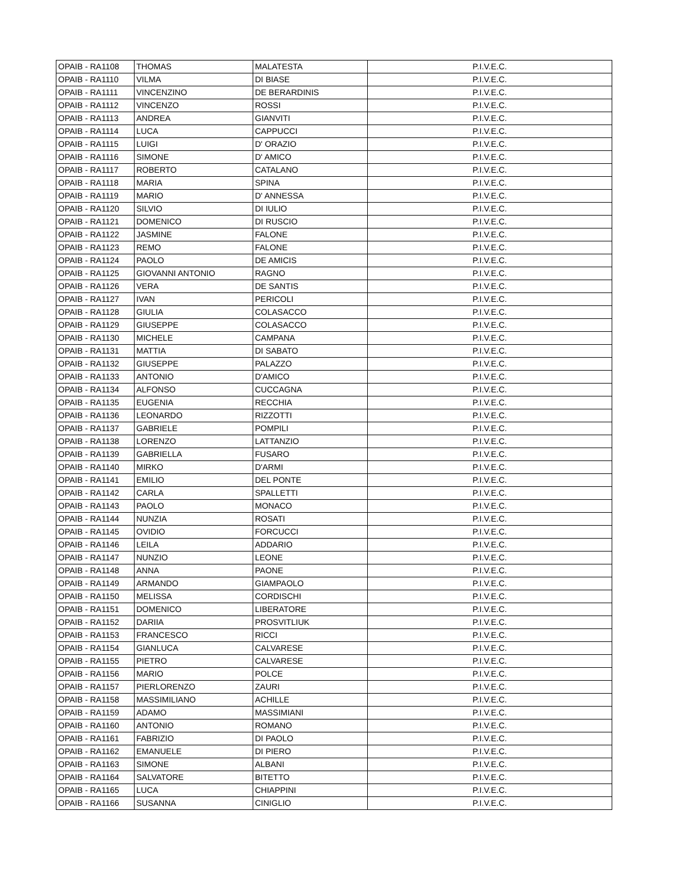| OPAIB - RA1108 | THOMAS | MALATESTA | P.I.V.E.C. |
| OPAIB - RA1110 | VILMA | DI BIASE | P.I.V.E.C. |
| OPAIB - RA1111 | VINCENZINO | DE BERARDINIS | P.I.V.E.C. |
| OPAIB - RA1112 | VINCENZO | ROSSI | P.I.V.E.C. |
| OPAIB - RA1113 | ANDREA | GIANVITI | P.I.V.E.C. |
| OPAIB - RA1114 | LUCA | CAPPUCCI | P.I.V.E.C. |
| OPAIB - RA1115 | LUIGI | D' ORAZIO | P.I.V.E.C. |
| OPAIB - RA1116 | SIMONE | D' AMICO | P.I.V.E.C. |
| OPAIB - RA1117 | ROBERTO | CATALANO | P.I.V.E.C. |
| OPAIB - RA1118 | MARIA | SPINA | P.I.V.E.C. |
| OPAIB - RA1119 | MARIO | D' ANNESSA | P.I.V.E.C. |
| OPAIB - RA1120 | SILVIO | DI IULIO | P.I.V.E.C. |
| OPAIB - RA1121 | DOMENICO | DI RUSCIO | P.I.V.E.C. |
| OPAIB - RA1122 | JASMINE | FALONE | P.I.V.E.C. |
| OPAIB - RA1123 | REMO | FALONE | P.I.V.E.C. |
| OPAIB - RA1124 | PAOLO | DE AMICIS | P.I.V.E.C. |
| OPAIB - RA1125 | GIOVANNI ANTONIO | RAGNO | P.I.V.E.C. |
| OPAIB - RA1126 | VERA | DE SANTIS | P.I.V.E.C. |
| OPAIB - RA1127 | IVAN | PERICOLI | P.I.V.E.C. |
| OPAIB - RA1128 | GIULIA | COLASACCO | P.I.V.E.C. |
| OPAIB - RA1129 | GIUSEPPE | COLASACCO | P.I.V.E.C. |
| OPAIB - RA1130 | MICHELE | CAMPANA | P.I.V.E.C. |
| OPAIB - RA1131 | MATTIA | DI SABATO | P.I.V.E.C. |
| OPAIB - RA1132 | GIUSEPPE | PALAZZO | P.I.V.E.C. |
| OPAIB - RA1133 | ANTONIO | D'AMICO | P.I.V.E.C. |
| OPAIB - RA1134 | ALFONSO | CUCCAGNA | P.I.V.E.C. |
| OPAIB - RA1135 | EUGENIA | RECCHIA | P.I.V.E.C. |
| OPAIB - RA1136 | LEONARDO | RIZZOTTI | P.I.V.E.C. |
| OPAIB - RA1137 | GABRIELE | POMPILI | P.I.V.E.C. |
| OPAIB - RA1138 | LORENZO | LATTANZIO | P.I.V.E.C. |
| OPAIB - RA1139 | GABRIELLA | FUSARO | P.I.V.E.C. |
| OPAIB - RA1140 | MIRKO | D'ARMI | P.I.V.E.C. |
| OPAIB - RA1141 | EMILIO | DEL PONTE | P.I.V.E.C. |
| OPAIB - RA1142 | CARLA | SPALLETTI | P.I.V.E.C. |
| OPAIB - RA1143 | PAOLO | MONACO | P.I.V.E.C. |
| OPAIB - RA1144 | NUNZIA | ROSATI | P.I.V.E.C. |
| OPAIB - RA1145 | OVIDIO | FORCUCCI | P.I.V.E.C. |
| OPAIB - RA1146 | LEILA | ADDARIO | P.I.V.E.C. |
| OPAIB - RA1147 | NUNZIO | LEONE | P.I.V.E.C. |
| OPAIB - RA1148 | ANNA | PAONE | P.I.V.E.C. |
| OPAIB - RA1149 | ARMANDO | GIAMPAOLO | P.I.V.E.C. |
| OPAIB - RA1150 | MELISSA | CORDISCHI | P.I.V.E.C. |
| OPAIB - RA1151 | DOMENICO | LIBERATORE | P.I.V.E.C. |
| OPAIB - RA1152 | DARIIA | PROSVITLIUK | P.I.V.E.C. |
| OPAIB - RA1153 | FRANCESCO | RICCI | P.I.V.E.C. |
| OPAIB - RA1154 | GIANLUCA | CALVARESE | P.I.V.E.C. |
| OPAIB - RA1155 | PIETRO | CALVARESE | P.I.V.E.C. |
| OPAIB - RA1156 | MARIO | POLCE | P.I.V.E.C. |
| OPAIB - RA1157 | PIERLORENZO | ZAURI | P.I.V.E.C. |
| OPAIB - RA1158 | MASSIMILIANO | ACHILLE | P.I.V.E.C. |
| OPAIB - RA1159 | ADAMO | MASSIMIANI | P.I.V.E.C. |
| OPAIB - RA1160 | ANTONIO | ROMANO | P.I.V.E.C. |
| OPAIB - RA1161 | FABRIZIO | DI PAOLO | P.I.V.E.C. |
| OPAIB - RA1162 | EMANUELE | DI PIERO | P.I.V.E.C. |
| OPAIB - RA1163 | SIMONE | ALBANI | P.I.V.E.C. |
| OPAIB - RA1164 | SALVATORE | BITETTO | P.I.V.E.C. |
| OPAIB - RA1165 | LUCA | CHIAPPINI | P.I.V.E.C. |
| OPAIB - RA1166 | SUSANNA | CINIGLIO | P.I.V.E.C. |